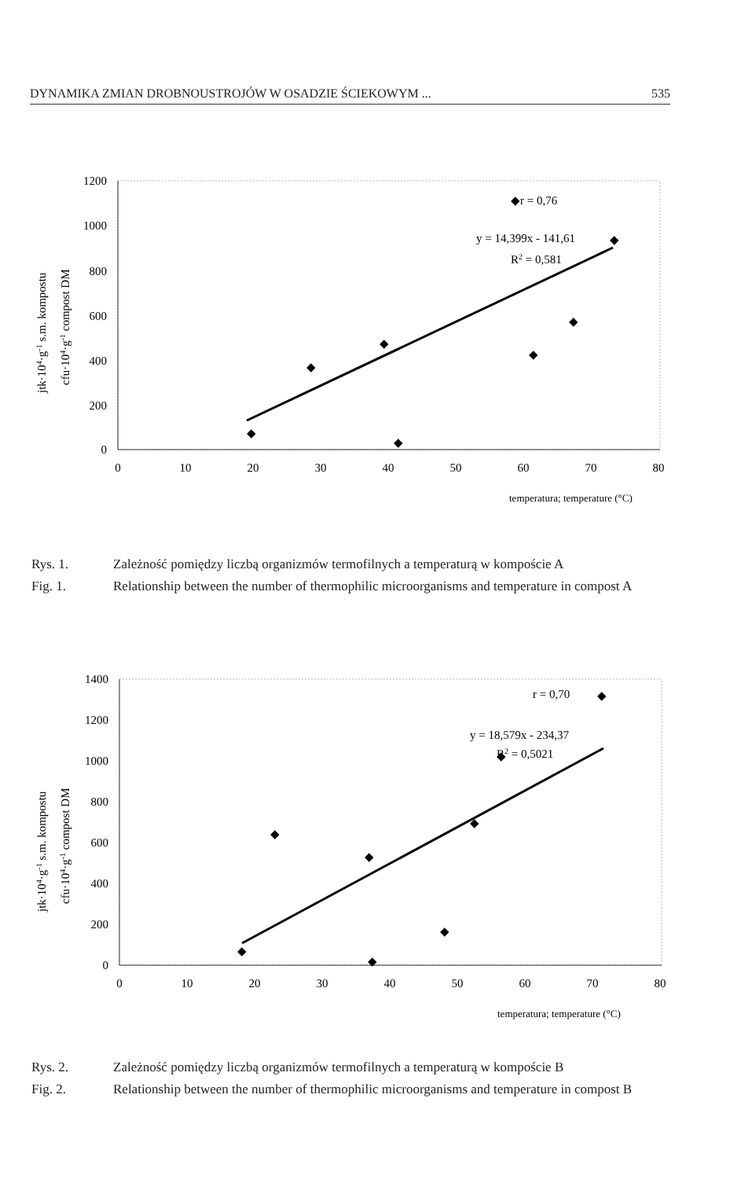DYNAMIKA ZMIAN DROBNOUSTROJÓW W OSADZIE ŚCIEKOWYM ... 535
jtk·104·g-1 s.m. kompostu
cfu·104·g-1 compost DM
1200
1000
800
600
400
200
0
0
10
20
30
40
50
60
70
80
temperatura; temperature (°C)
◆
◆
◆
◆
◆
◆
◆
◆r = 0,76
y = 14,399x - 141,61
R2 = 0,581
Rys. 1. Zależność pomiędzy liczbą organizmów termofilnych a temperaturą w kompoście A
Fig. 1. Relationship between the number of thermophilic microorganisms and temperature in compost A
jtk·104·g-1 s.m. kompostu
cfu·104·g-1 compost DM
1400
1200
1000
800
600
400
200
0
0
10
20
30
40
50
60
70
80
temperatura; temperature (°C)
◆
◆
◆
◆
◆
◆
◆
◆
r = 0,70
y = 18,579x - 234,37
R2 = 0,5021
Rys. 2. Zależność pomiędzy liczbą organizmów termofilnych a temperaturą w kompoście B
Fig. 2. Relationship between the number of thermophilic microorganisms and temperature in compost B